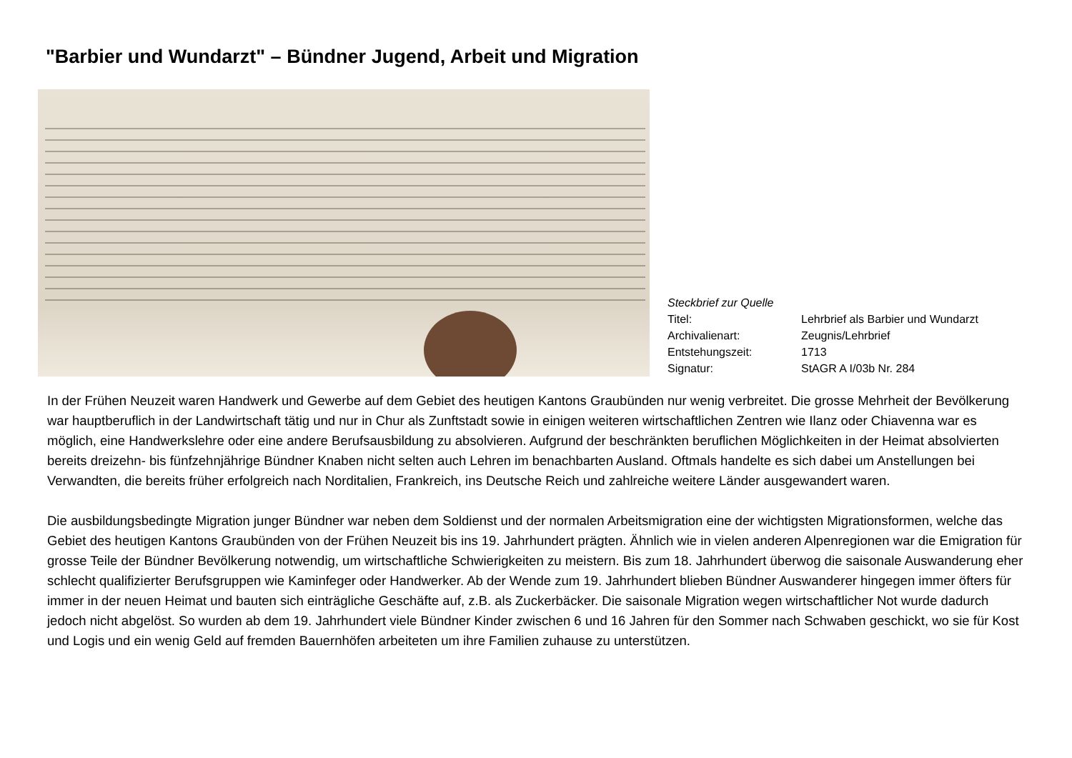"Barbier und Wundarzt" – Bündner Jugend, Arbeit und Migration
| Steckbrief zur Quelle | |
| Titel: | Lehrbrief als Barbier und Wundarzt |
| Archivalienart: | Zeugnis/Lehrbrief |
| Entstehungszeit: | 1713 |
| Signatur: | StAGR A I/03b Nr. 284 |
In der Frühen Neuzeit waren Handwerk und Gewerbe auf dem Gebiet des heutigen Kantons Graubünden nur wenig verbreitet. Die grosse Mehrheit der Bevölkerung war hauptberuflich in der Landwirtschaft tätig und nur in Chur als Zunftstadt sowie in einigen weiteren wirtschaftlichen Zentren wie Ilanz oder Chiavenna war es möglich, eine Handwerkslehre oder eine andere Berufsausbildung zu absolvieren. Aufgrund der beschränkten beruflichen Möglichkeiten in der Heimat absolvierten bereits dreizehn- bis fünfzehnjährige Bündner Knaben nicht selten auch Lehren im benachbarten Ausland. Oftmals handelte es sich dabei um Anstellungen bei Verwandten, die bereits früher erfolgreich nach Norditalien, Frankreich, ins Deutsche Reich und zahlreiche weitere Länder ausgewandert waren.
Die ausbildungsbedingte Migration junger Bündner war neben dem Soldienst und der normalen Arbeitsmigration eine der wichtigsten Migrationsformen, welche das Gebiet des heutigen Kantons Graubünden von der Frühen Neuzeit bis ins 19. Jahrhundert prägten. Ähnlich wie in vielen anderen Alpenregionen war die Emigration für grosse Teile der Bündner Bevölkerung notwendig, um wirtschaftliche Schwierigkeiten zu meistern. Bis zum 18. Jahrhundert überwog die saisonale Auswanderung eher schlecht qualifizierter Berufsgruppen wie Kaminfeger oder Handwerker. Ab der Wende zum 19. Jahrhundert blieben Bündner Auswanderer hingegen immer öfters für immer in der neuen Heimat und bauten sich einträgliche Geschäfte auf, z.B. als Zuckerbäcker. Die saisonale Migration wegen wirtschaftlicher Not wurde dadurch jedoch nicht abgelöst. So wurden ab dem 19. Jahrhundert viele Bündner Kinder zwischen 6 und 16 Jahren für den Sommer nach Schwaben geschickt, wo sie für Kost und Logis und ein wenig Geld auf fremden Bauernhöfen arbeiteten um ihre Familien zuhause zu unterstützen.